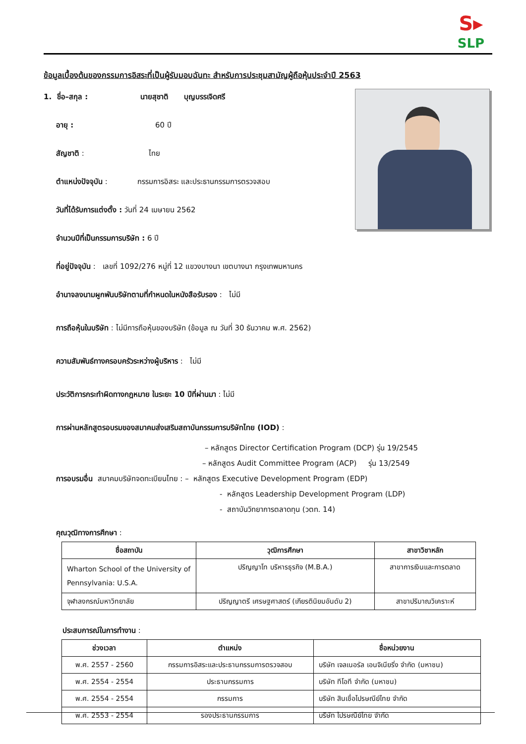S▸
SLP
ข้อมูลเบื้องต้นของกรรมการอิสระที่เป็นผู้รับมอบฉันทะ สำหรับการประชุมสามัญผู้ถือหุ้นประจำปี 2563
1. ชื่อ–สกุล : นายสุชาติ บุญบรรเจิดศรี
อายุ : 60 ปี
สัญชาติ : ไทย
ตำแหน่งปัจจุบัน : กรรมการอิสระ และประธานกรรมการตรวจสอบ
วันที่ได้รับการแต่งตั้ง : วันที่ 24 เมษายน 2562
จำนวนปีที่เป็นกรรมการบริษัท : 6 ปี
ที่อยู่ปัจจุบัน : เลขที่ 1092/276 หมู่ที่ 12 แขวงบางนา เขตบางนา กรุงเทพมหานคร
อำนาจลงนามผูกพันบริษัทตามที่กำหนดในหนังสือรับรอง : ไม่มี
การถือหุ้นในบริษัท : ไม่มีการถือหุ้นของบริษัท (ข้อมูล ณ วันที่ 30 ธันวาคม พ.ศ. 2562)
ความสัมพันธ์ทางครอบครัวระหว่างผู้บริหาร : ไม่มี
ประวัติการกระทำผิดทางกฎหมาย ในระยะ 10 ปีที่ผ่านมา : ไม่มี
การผ่านหลักสูตรอบรมของสมาคมส่งเสริมสถาบันกรรมการบริษัทไทย (IOD) :
– หลักสูตร Director Certification Program (DCP) รุ่น 19/2545
– หลักสูตร Audit Committee Program (ACP) รุ่น 13/2549
การอบรมอื่น สมาคมบริษัทจดทะเบียนไทย : – หลักสูตร Executive Development Program (EDP)
- หลักสูตร Leadership Development Program (LDP)
- สถาบันวิทยาการตลาดทุน (วตท. 14)
คุณวุฒิทางการศึกษา :
| ชื่อสถาบัน | วุฒิการศึกษา | สาขาวิชาหลัก |
| --- | --- | --- |
| Wharton School of the University of Pennsylvania: U.S.A. | ปริญญาโท บริหารธุรกิจ (M.B.A.) | สาขาการเงินและการตลาด |
| จุฬาลงกรณ์มหาวิทยาลัย | ปริญญาตรี เศรษฐศาสตร์ (เกียรตินิยมอันดับ 2) | สาขาปริมาณวิเคราะห์ |
ประสบการณ์ในการทำงาน :
| ช่วงเวลา | ตำแหน่ง | ชื่อหน่วยงาน |
| --- | --- | --- |
| พ.ศ. 2557 - 2560 | กรรมการอิสระและประธานกรรมการตรวจสอบ | บริษัท เจลเนอรัล เอนจิเนียริ่ง จำกัด (มหาชน) |
| พ.ศ. 2554 - 2554 | ประธานกรรมการ | บริษัท ทีโอที จำกัด (มหาชน) |
| พ.ศ. 2554 - 2554 | กรรมการ | บริษัท สินเชื่อไปรษณีย์ไทย จำกัด |
| พ.ศ. 2553 - 2554 | รองประธานกรรมการ | บริษัท ไปรษณีย์ไทย จำกัด |